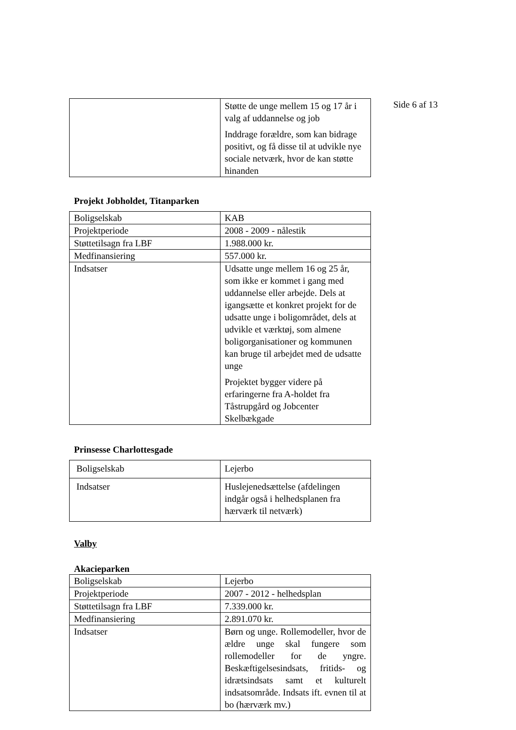Side 6 af 13
| | Støtte de unge mellem 15 og 17 år i valg af uddannelse og job Inddrage forældre, som kan bidrage positivt, og få disse til at udvikle nye sociale netværk, hvor de kan støtte hinanden |
Projekt Jobholdet, Titanparken
| Boligselskab | KAB |
| Projektperiode | 2008 - 2009 - nålestik |
| Støttetilsagn fra LBF | 1.988.000 kr. |
| Medfinansiering | 557.000 kr. |
| Indsatser | Udsatte unge mellem 16 og 25 år, som ikke er kommet i gang med uddannelse eller arbejde. Dels at igangsætte et konkret projekt for de udsatte unge i boligområdet, dels at udvikle et værktøj, som almene boligorganisationer og kommunen kan bruge til arbejdet med de udsatte unge Projektet bygger videre på erfaringerne fra A-holdet fra Tåstrupgård og Jobcenter Skelbækgade |
Prinsesse Charlottesgade
| Boligselskab | Lejerbo |
| Indsatser | Huslejenedsættelse (afdelingen indgår også i helhedsplanen fra hærværk til netværk) |
Valby
Akacieparken
| Boligselskab | Lejerbo |
| Projektperiode | 2007 - 2012 - helhedsplan |
| Støttetilsagn fra LBF | 7.339.000 kr. |
| Medfinansiering | 2.891.070 kr. |
| Indsatser | Børn og unge. Rollemodeller, hvor de ældre unge skal fungere som rollemodeller for de yngre. Beskæftigelsesindsats, fritids- og idrætsindsats samt et kulturelt indsatsområde. Indsats ift. evnen til at bo (hærværk mv.) |